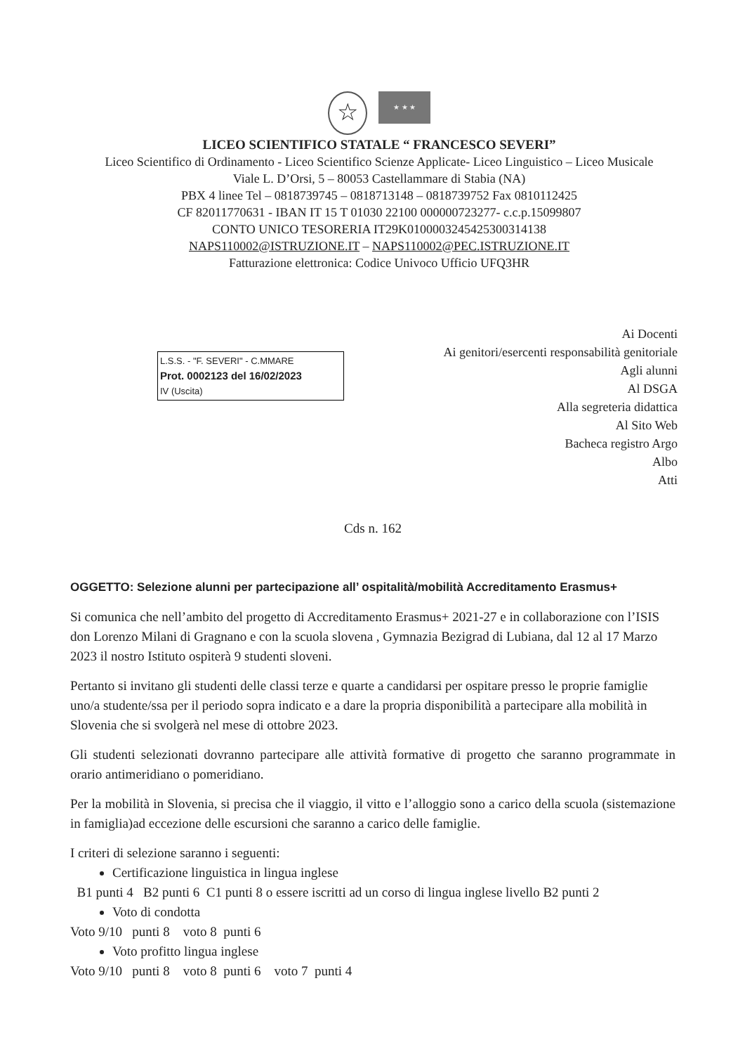☆
★ ★ ★
LICEO SCIENTIFICO STATALE “ FRANCESCO SEVERI”
Liceo Scientifico di Ordinamento - Liceo Scientifico Scienze Applicate- Liceo Linguistico – Liceo Musicale
Viale L. D’Orsi, 5 – 80053 Castellammare di Stabia (NA)
PBX 4 linee Tel – 0818739745 – 0818713148 – 0818739752 Fax 0810112425
CF 82011770631 - IBAN IT 15 T 01030 22100 000000723277- c.c.p.15099807
CONTO UNICO TESORERIA IT29K0100003245425300314138
NAPS110002@ISTRUZIONE.IT – NAPS110002@PEC.ISTRUZIONE.IT
Fatturazione elettronica: Codice Univoco Ufficio UFQ3HR
L.S.S. - "F. SEVERI" - C.MMARE
Prot. 0002123 del 16/02/2023
IV (Uscita)
Ai Docenti
Ai genitori/esercenti responsabilità genitoriale
Agli alunni
Al DSGA
Alla segreteria didattica
Al Sito Web
Bacheca registro Argo
Albo
Atti
Cds n. 162
OGGETTO: Selezione alunni per partecipazione all’ ospitalità/mobilità Accreditamento Erasmus+
Si comunica che nell’ambito del progetto di Accreditamento Erasmus+ 2021-27 e in collaborazione con l’ISIS don Lorenzo Milani di Gragnano e con la scuola slovena , Gymnazia Bezigrad di Lubiana, dal 12 al 17 Marzo 2023 il nostro Istituto ospiterà 9 studenti sloveni.
Pertanto si invitano gli studenti delle classi terze e quarte a candidarsi per ospitare presso le proprie famiglie uno/a studente/ssa per il periodo sopra indicato e a dare la propria disponibilità a partecipare alla mobilità in Slovenia che si svolgerà nel mese di ottobre 2023.
Gli studenti selezionati dovranno partecipare alle attività formative di progetto che saranno programmate in orario antimeridiano o pomeridiano.
Per la mobilità in Slovenia, si precisa che il viaggio, il vitto e l’alloggio sono a carico della scuola (sistemazione in famiglia)ad eccezione delle escursioni che saranno a carico delle famiglie.
I criteri di selezione saranno i seguenti:
Certificazione linguistica in lingua inglese
B1 punti 4 B2 punti 6 C1 punti 8 o essere iscritti ad un corso di lingua inglese livello B2 punti 2
Voto di condotta
Voto 9/10 punti 8 voto 8 punti 6
Voto profitto lingua inglese
Voto 9/10 punti 8 voto 8 punti 6 voto 7 punti 4